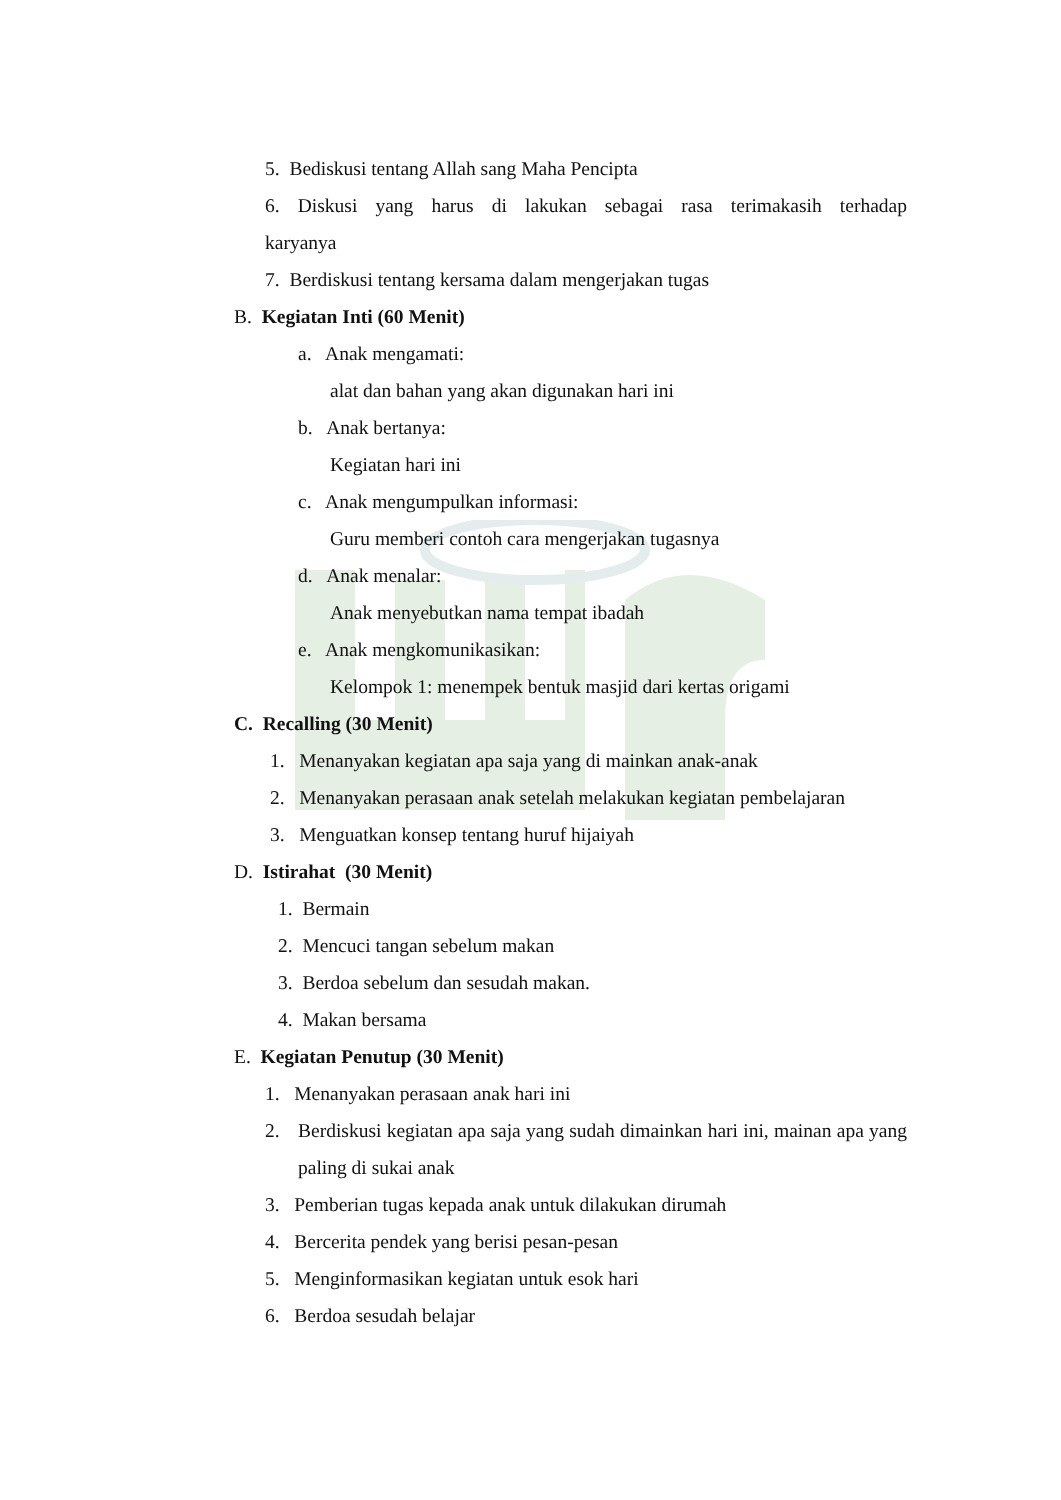5. Bediskusi tentang Allah sang Maha Pencipta
6. Diskusi yang harus di lakukan sebagai rasa terimakasih terhadap
karyanya
7. Berdiskusi tentang kersama dalam mengerjakan tugas
B. Kegiatan Inti (60 Menit)
a. Anak mengamati:
alat dan bahan yang akan digunakan hari ini
b. Anak bertanya:
Kegiatan hari ini
c. Anak mengumpulkan informasi:
Guru memberi contoh cara mengerjakan tugasnya
d. Anak menalar:
Anak menyebutkan nama tempat ibadah
e. Anak mengkomunikasikan:
Kelompok 1: menempek bentuk masjid dari kertas origami
C. Recalling (30 Menit)
1. Menanyakan kegiatan apa saja yang di mainkan anak-anak
2. Menanyakan perasaan anak setelah melakukan kegiatan pembelajaran
3. Menguatkan konsep tentang huruf hijaiyah
D. Istirahat (30 Menit)
1. Bermain
2. Mencuci tangan sebelum makan
3. Berdoa sebelum dan sesudah makan.
4. Makan bersama
E. Kegiatan Penutup (30 Menit)
1. Menanyakan perasaan anak hari ini
2. Berdiskusi kegiatan apa saja yang sudah dimainkan hari ini, mainan apa yang paling di sukai anak
3. Pemberian tugas kepada anak untuk dilakukan dirumah
4. Bercerita pendek yang berisi pesan-pesan
5. Menginformasikan kegiatan untuk esok hari
6. Berdoa sesudah belajar